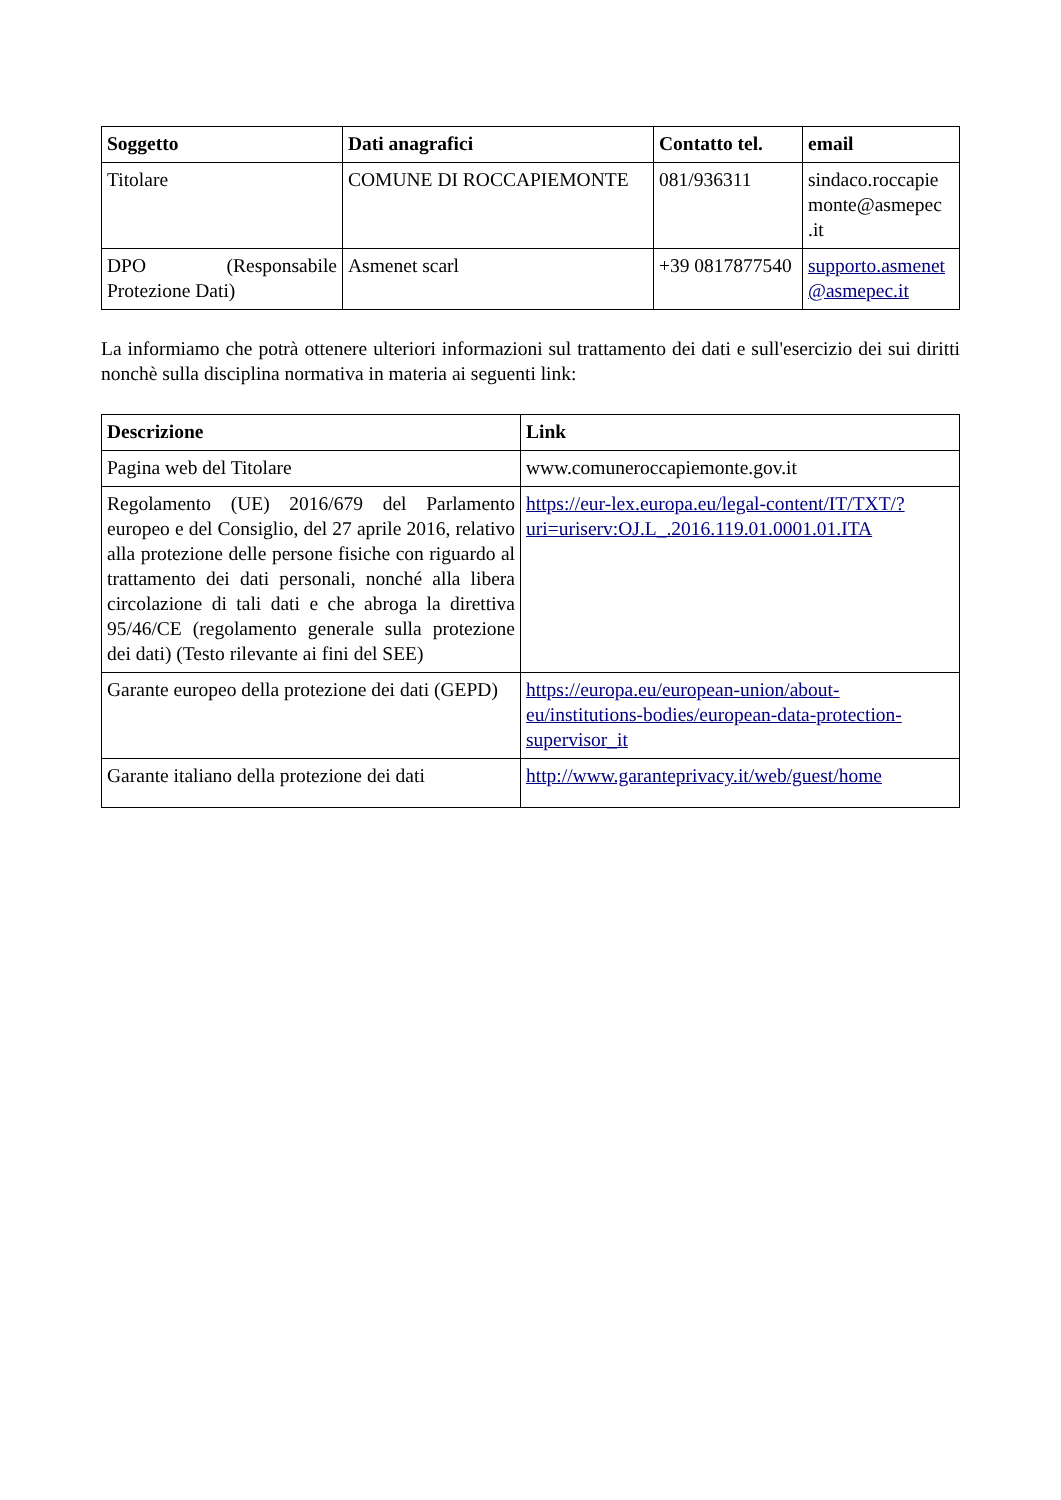| Soggetto | Dati anagrafici | Contatto tel. | email |
| --- | --- | --- | --- |
| Titolare | COMUNE DI ROCCAPIEMONTE | 081/936311 | sindaco.roccapie monte@asmepec .it |
| DPO (Responsabile Protezione Dati) | Asmenet scarl | +39 0817877540 | supporto.asmenet @asmepec.it |
La informiamo che potrà ottenere ulteriori informazioni sul trattamento dei dati e sull'esercizio dei sui diritti nonchè sulla disciplina normativa in materia ai seguenti link:
| Descrizione | Link |
| --- | --- |
| Pagina web del Titolare | www.comuneroccapiemonte.gov.it |
| Regolamento (UE) 2016/679 del Parlamento europeo e del Consiglio, del 27 aprile 2016, relativo alla protezione delle persone fisiche con riguardo al trattamento dei dati personali, nonché alla libera circolazione di tali dati e che abroga la direttiva 95/46/CE (regolamento generale sulla protezione dei dati) (Testo rilevante ai fini del SEE) | https://eur-lex.europa.eu/legal-content/IT/TXT/?uri=uriserv:OJ.L_.2016.119.01.0001.01.ITA |
| Garante europeo della protezione dei dati (GEPD) | https://europa.eu/european-union/about-eu/institutions-bodies/european-data-protection-supervisor_it |
| Garante italiano della protezione dei dati | http://www.garanteprivacy.it/web/guest/home |